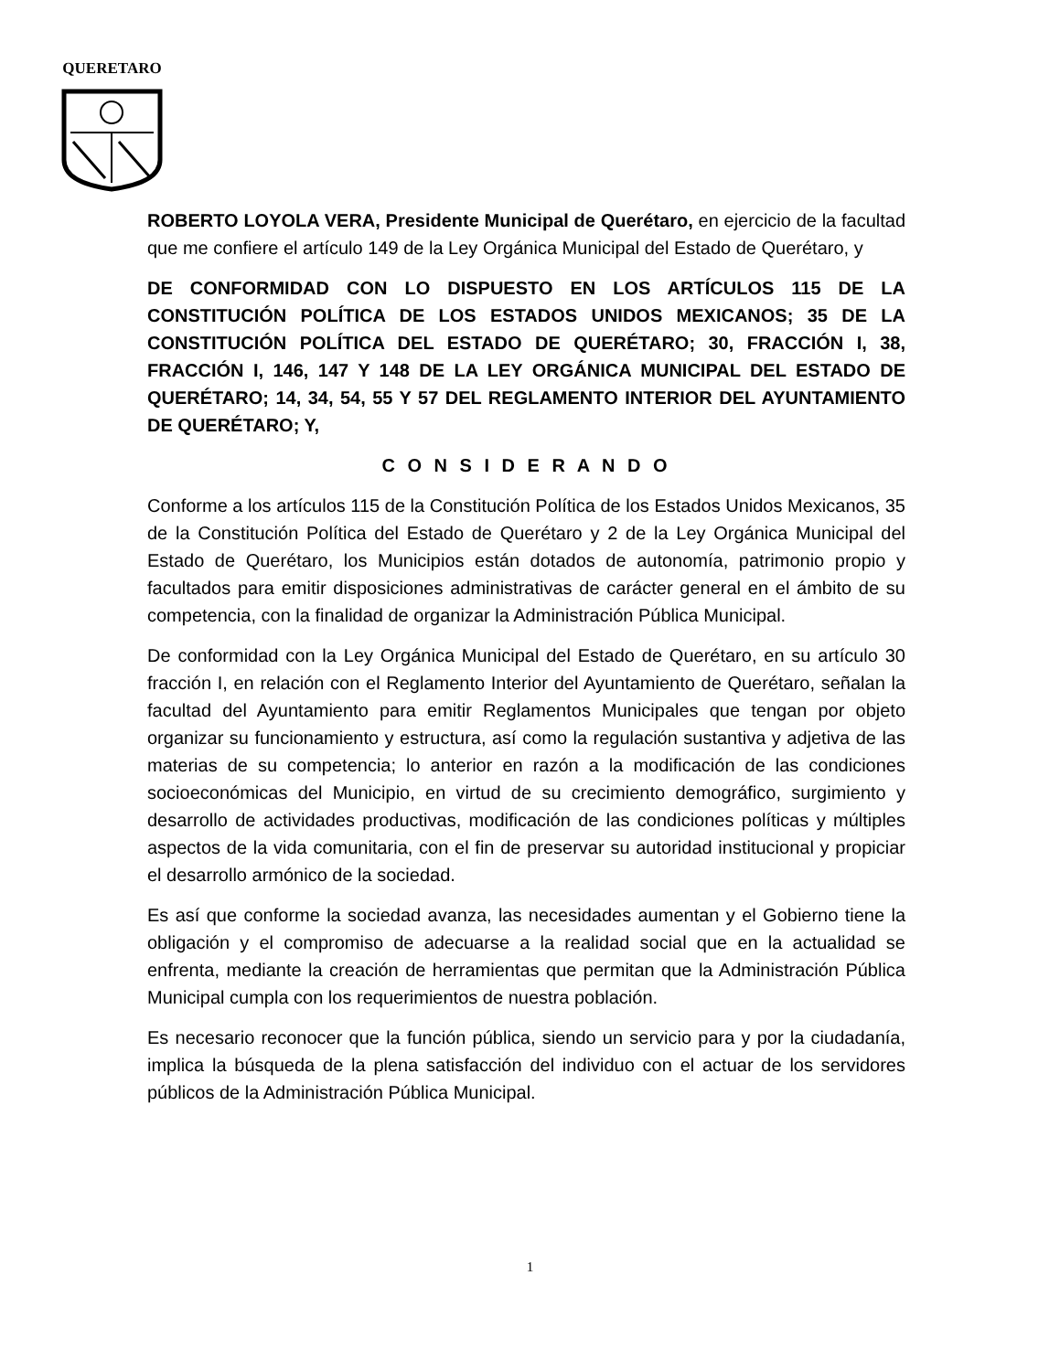QUERETARO
ROBERTO LOYOLA VERA, Presidente Municipal de Querétaro, en ejercicio de la facultad que me confiere el artículo 149 de la Ley Orgánica Municipal del Estado de Querétaro, y
DE CONFORMIDAD CON LO DISPUESTO EN LOS ARTÍCULOS 115 DE LA CONSTITUCIÓN POLÍTICA DE LOS ESTADOS UNIDOS MEXICANOS; 35 DE LA CONSTITUCIÓN POLÍTICA DEL ESTADO DE QUERÉTARO; 30, FRACCIÓN I, 38, FRACCIÓN I, 146, 147 Y 148 DE LA LEY ORGÁNICA MUNICIPAL DEL ESTADO DE QUERÉTARO; 14, 34, 54, 55 Y 57 DEL REGLAMENTO INTERIOR DEL AYUNTAMIENTO DE QUERÉTARO; Y,
C O N S I D E R A N D O
Conforme a los artículos 115 de la Constitución Política de los Estados Unidos Mexicanos, 35 de la Constitución Política del Estado de Querétaro y 2 de la Ley Orgánica Municipal del Estado de Querétaro, los Municipios están dotados de autonomía, patrimonio propio y facultados para emitir disposiciones administrativas de carácter general en el ámbito de su competencia, con la finalidad de organizar la Administración Pública Municipal.
De conformidad con la Ley Orgánica Municipal del Estado de Querétaro, en su artículo 30 fracción I, en relación con el Reglamento Interior del Ayuntamiento de Querétaro, señalan la facultad del Ayuntamiento para emitir Reglamentos Municipales que tengan por objeto organizar su funcionamiento y estructura, así como la regulación sustantiva y adjetiva de las materias de su competencia; lo anterior en razón a la modificación de las condiciones socioeconómicas del Municipio, en virtud de su crecimiento demográfico, surgimiento y desarrollo de actividades productivas, modificación de las condiciones políticas y múltiples aspectos de la vida comunitaria, con el fin de preservar su autoridad institucional y propiciar el desarrollo armónico de la sociedad.
Es así que conforme la sociedad avanza, las necesidades aumentan y el Gobierno tiene la obligación y el compromiso de adecuarse a la realidad social que en la actualidad se enfrenta, mediante la creación de herramientas que permitan que la Administración Pública Municipal cumpla con los requerimientos de nuestra población.
Es necesario reconocer que la función pública, siendo un servicio para y por la ciudadanía, implica la búsqueda de la plena satisfacción del individuo con el actuar de los servidores públicos de la Administración Pública Municipal.
1